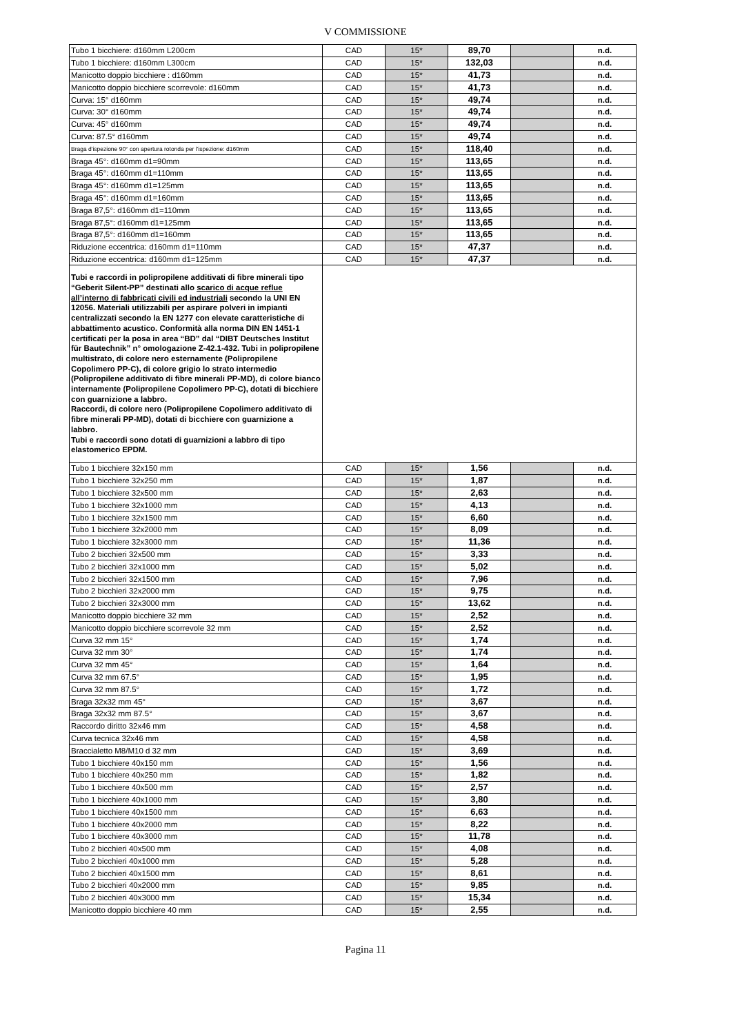V COMMISSIONE
| Tubo 1 bicchiere: d160mm L200cm | CAD | 15* | 89,70 | | n.d. |
| Tubo 1 bicchiere: d160mm L300cm | CAD | 15* | 132,03 | | n.d. |
| Manicotto doppio bicchiere : d160mm | CAD | 15* | 41,73 | | n.d. |
| Manicotto doppio bicchiere scorrevole: d160mm | CAD | 15* | 41,73 | | n.d. |
| Curva: 15° d160mm | CAD | 15* | 49,74 | | n.d. |
| Curva: 30° d160mm | CAD | 15* | 49,74 | | n.d. |
| Curva: 45° d160mm | CAD | 15* | 49,74 | | n.d. |
| Curva: 87.5° d160mm | CAD | 15* | 49,74 | | n.d. |
| Braga d'ispezione 90° con apertura rotonda per l'ispezione: d160mm | CAD | 15* | 118,40 | | n.d. |
| Braga 45°: d160mm d1=90mm | CAD | 15* | 113,65 | | n.d. |
| Braga 45°: d160mm d1=110mm | CAD | 15* | 113,65 | | n.d. |
| Braga 45°: d160mm d1=125mm | CAD | 15* | 113,65 | | n.d. |
| Braga 45°: d160mm d1=160mm | CAD | 15* | 113,65 | | n.d. |
| Braga 87,5°: d160mm d1=110mm | CAD | 15* | 113,65 | | n.d. |
| Braga 87,5°: d160mm d1=125mm | CAD | 15* | 113,65 | | n.d. |
| Braga 87,5°: d160mm d1=160mm | CAD | 15* | 113,65 | | n.d. |
| Riduzione eccentrica: d160mm d1=110mm | CAD | 15* | 47,37 | | n.d. |
| Riduzione eccentrica: d160mm d1=125mm | CAD | 15* | 47,37 | | n.d. |
| Tubi e raccordi in polipropilene additivati di fibre minerali tipo “Geberit Silent-PP” destinati allo scarico di acque reflue all’interno di fabbricati civili ed industriali secondo la UNI EN 12056. Materiali utilizzabili per aspirare polveri in impianti centralizzati secondo la EN 1277 con elevate caratteristiche di abbattimento acustico. Conformità alla norma DIN EN 1451-1 certificati per la posa in area “BD” dal “DIBT Deutsches Institut für Bautechnik” n° omologazione Z-42.1-432. Tubi in polipropilene multistrato, di colore nero esternamente (Polipropilene Copolimero PP-C), di colore grigio lo strato intermedio (Polipropilene additivato di fibre minerali PP-MD), di colore bianco internamente (Polipropilene Copolimero PP-C), dotati di bicchiere con guarnizione a labbro. Raccordi, di colore nero (Polipropilene Copolimero additivato di fibre minerali PP-MD), dotati di bicchiere con guarnizione a labbro. Tubi e raccordi sono dotati di guarnizioni a labbro di tipo elastomerico EPDM. | | | | | |
| Tubo 1 bicchiere 32x150 mm | CAD | 15* | 1,56 | | n.d. |
| Tubo 1 bicchiere 32x250 mm | CAD | 15* | 1,87 | | n.d. |
| Tubo 1 bicchiere 32x500 mm | CAD | 15* | 2,63 | | n.d. |
| Tubo 1 bicchiere 32x1000 mm | CAD | 15* | 4,13 | | n.d. |
| Tubo 1 bicchiere 32x1500 mm | CAD | 15* | 6,60 | | n.d. |
| Tubo 1 bicchiere 32x2000 mm | CAD | 15* | 8,09 | | n.d. |
| Tubo 1 bicchiere 32x3000 mm | CAD | 15* | 11,36 | | n.d. |
| Tubo 2 bicchieri 32x500 mm | CAD | 15* | 3,33 | | n.d. |
| Tubo 2 bicchieri 32x1000 mm | CAD | 15* | 5,02 | | n.d. |
| Tubo 2 bicchieri 32x1500 mm | CAD | 15* | 7,96 | | n.d. |
| Tubo 2 bicchieri 32x2000 mm | CAD | 15* | 9,75 | | n.d. |
| Tubo 2 bicchieri 32x3000 mm | CAD | 15* | 13,62 | | n.d. |
| Manicotto doppio bicchiere 32 mm | CAD | 15* | 2,52 | | n.d. |
| Manicotto doppio bicchiere scorrevole 32 mm | CAD | 15* | 2,52 | | n.d. |
| Curva 32 mm 15° | CAD | 15* | 1,74 | | n.d. |
| Curva 32 mm 30° | CAD | 15* | 1,74 | | n.d. |
| Curva 32 mm 45° | CAD | 15* | 1,64 | | n.d. |
| Curva 32 mm 67.5° | CAD | 15* | 1,95 | | n.d. |
| Curva 32 mm 87.5° | CAD | 15* | 1,72 | | n.d. |
| Braga 32x32 mm 45° | CAD | 15* | 3,67 | | n.d. |
| Braga 32x32 mm 87.5° | CAD | 15* | 3,67 | | n.d. |
| Raccordo diritto 32x46 mm | CAD | 15* | 4,58 | | n.d. |
| Curva tecnica 32x46 mm | CAD | 15* | 4,58 | | n.d. |
| Braccialetto M8/M10 d 32 mm | CAD | 15* | 3,69 | | n.d. |
| Tubo 1 bicchiere 40x150 mm | CAD | 15* | 1,56 | | n.d. |
| Tubo 1 bicchiere 40x250 mm | CAD | 15* | 1,82 | | n.d. |
| Tubo 1 bicchiere 40x500 mm | CAD | 15* | 2,57 | | n.d. |
| Tubo 1 bicchiere 40x1000 mm | CAD | 15* | 3,80 | | n.d. |
| Tubo 1 bicchiere 40x1500 mm | CAD | 15* | 6,63 | | n.d. |
| Tubo 1 bicchiere 40x2000 mm | CAD | 15* | 8,22 | | n.d. |
| Tubo 1 bicchiere 40x3000 mm | CAD | 15* | 11,78 | | n.d. |
| Tubo 2 bicchieri 40x500 mm | CAD | 15* | 4,08 | | n.d. |
| Tubo 2 bicchieri 40x1000 mm | CAD | 15* | 5,28 | | n.d. |
| Tubo 2 bicchieri 40x1500 mm | CAD | 15* | 8,61 | | n.d. |
| Tubo 2 bicchieri 40x2000 mm | CAD | 15* | 9,85 | | n.d. |
| Tubo 2 bicchieri 40x3000 mm | CAD | 15* | 15,34 | | n.d. |
| Manicotto doppio bicchiere 40 mm | CAD | 15* | 2,55 | | n.d. |
Pagina 11